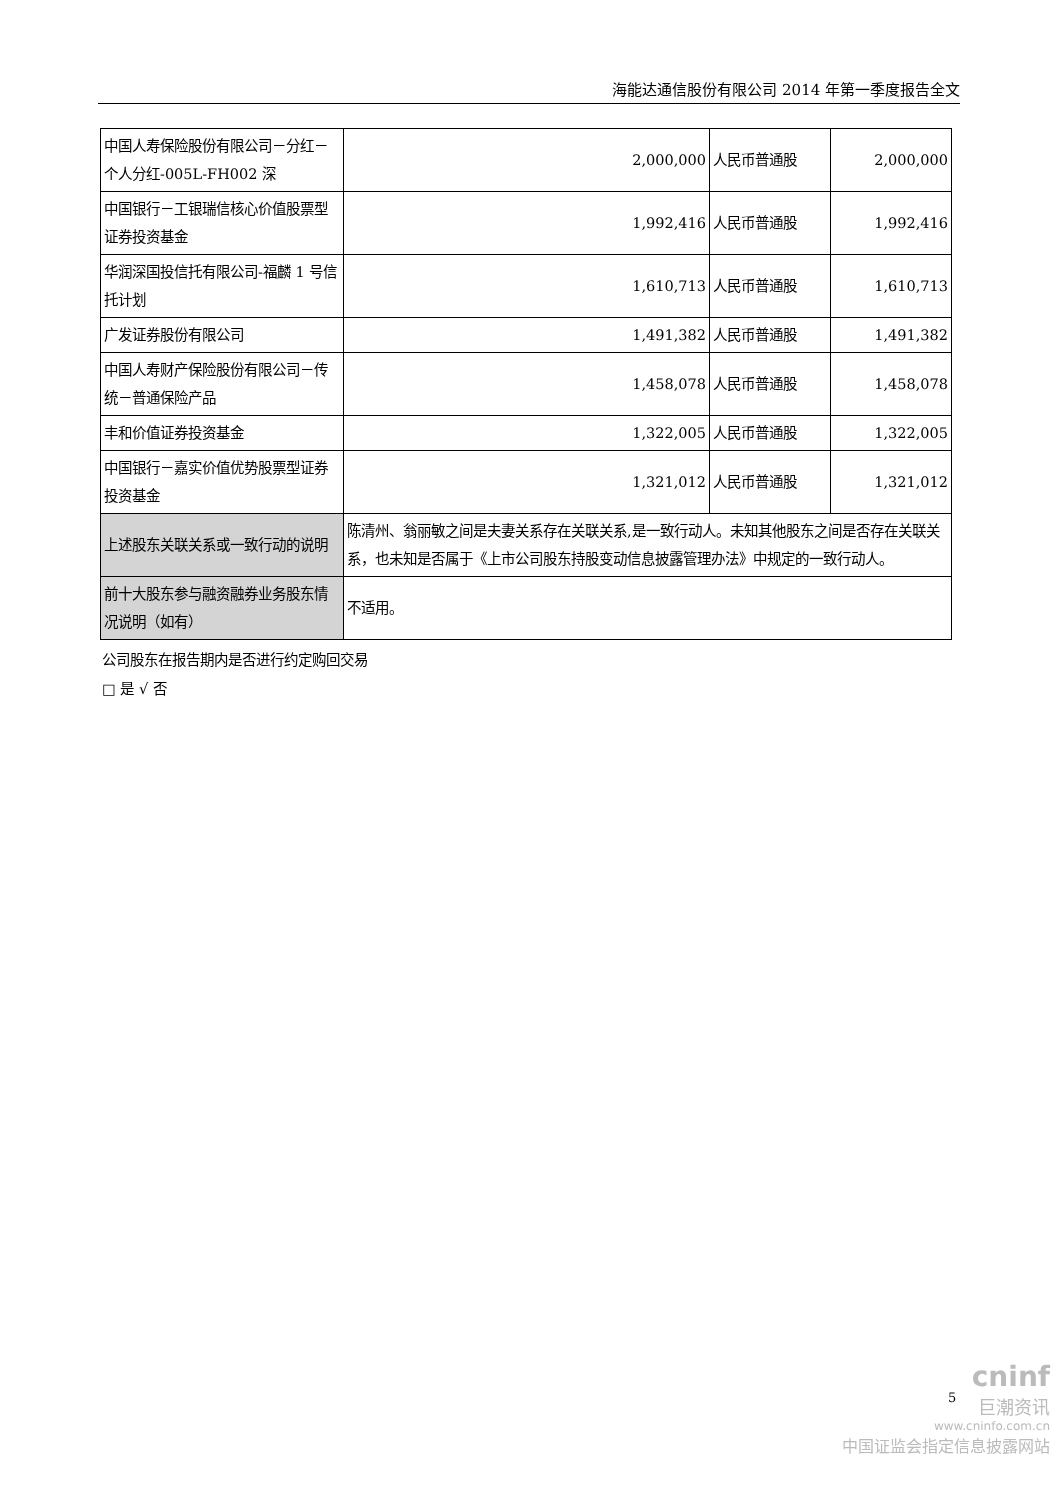海能达通信股份有限公司 2014 年第一季度报告全文
| 中国人寿保险股份有限公司－分红－个人分红-005L-FH002 深 | 2,000,000 | 人民币普通股 | 2,000,000 |
| 中国银行－工银瑞信核心价值股票型证券投资基金 | 1,992,416 | 人民币普通股 | 1,992,416 |
| 华润深国投信托有限公司-福麟 1 号信托计划 | 1,610,713 | 人民币普通股 | 1,610,713 |
| 广发证券股份有限公司 | 1,491,382 | 人民币普通股 | 1,491,382 |
| 中国人寿财产保险股份有限公司－传统－普通保险产品 | 1,458,078 | 人民币普通股 | 1,458,078 |
| 丰和价值证券投资基金 | 1,322,005 | 人民币普通股 | 1,322,005 |
| 中国银行－嘉实价值优势股票型证券投资基金 | 1,321,012 | 人民币普通股 | 1,321,012 |
| 上述股东关联关系或一致行动的说明 | 陈清州、翁丽敏之间是夫妻关系存在关联关系,是一致行动人。未知其他股东之间是否存在关联关系，也未知是否属于《上市公司股东持股变动信息披露管理办法》中规定的一致行动人。 | | |
| 前十大股东参与融资融券业务股东情况说明（如有） | 不适用。 | | |
公司股东在报告期内是否进行约定购回交易
□ 是 √ 否
cninf
巨潮资讯
www.cninfo.com.cn
中国证监会指定信息披露网站
5